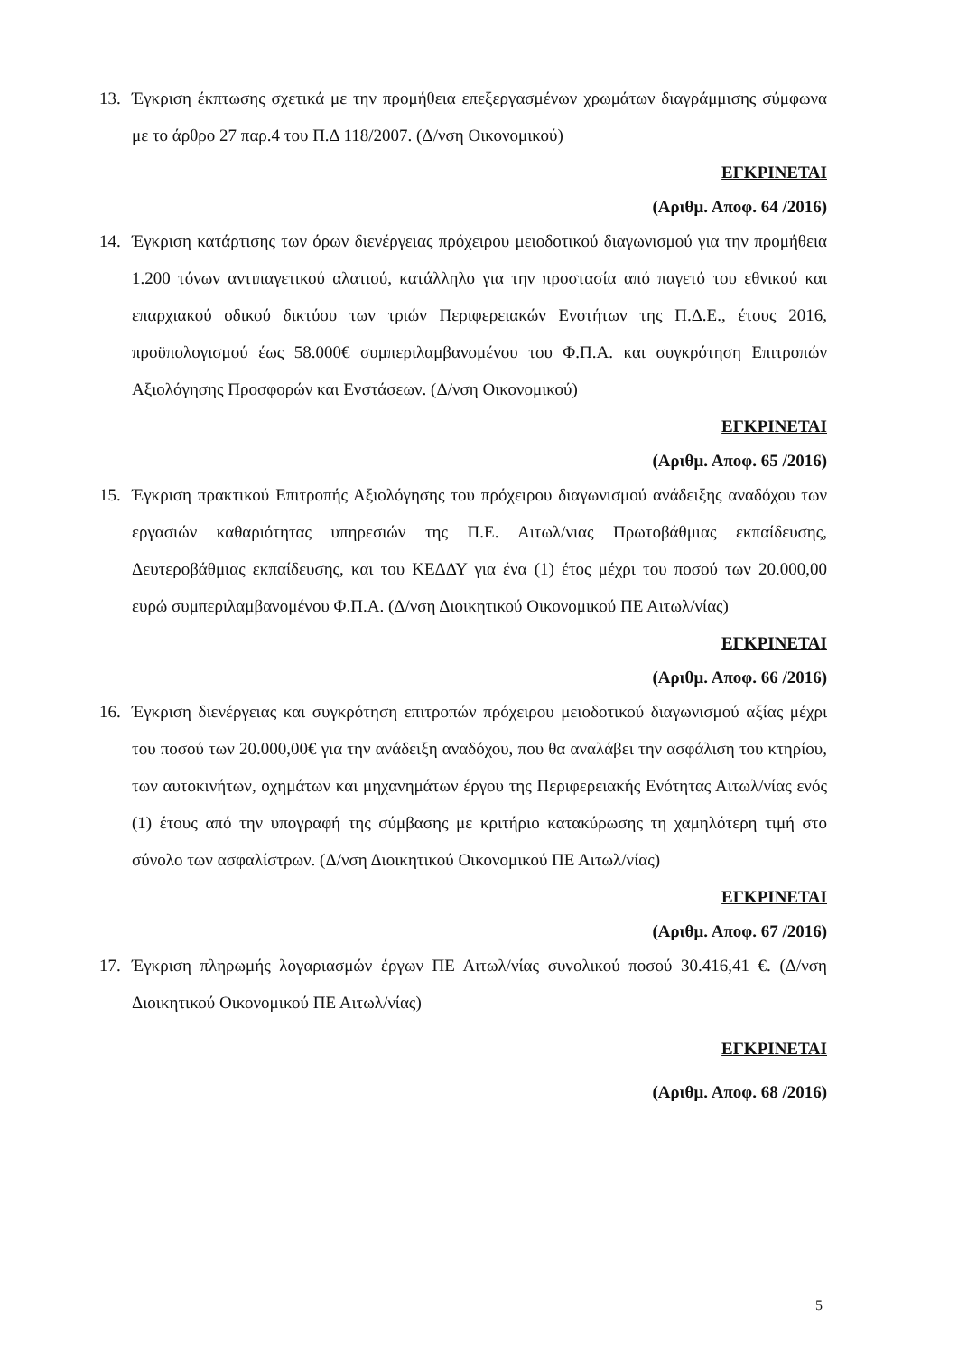13. Έγκριση έκπτωσης σχετικά με την προμήθεια επεξεργασμένων χρωμάτων διαγράμμισης σύμφωνα με το άρθρο 27 παρ.4 του Π.Δ 118/2007. (Δ/νση Οικονομικού)
ΕΓΚΡΙΝΕΤΑΙ
(Αριθμ. Αποφ. 64 /2016)
14. Έγκριση κατάρτισης των όρων διενέργειας πρόχειρου μειοδοτικού διαγωνισμού για την προμήθεια 1.200 τόνων αντιπαγετικού αλατιού, κατάλληλο για την προστασία από παγετό του εθνικού και επαρχιακού οδικού δικτύου των τριών Περιφερειακών Ενοτήτων της Π.Δ.Ε., έτους 2016, προϋπολογισμού έως 58.000€ συμπεριλαμβανομένου του Φ.Π.Α. και συγκρότηση Επιτροπών Αξιολόγησης Προσφορών και Ενστάσεων. (Δ/νση Οικονομικού)
ΕΓΚΡΙΝΕΤΑΙ
(Αριθμ. Αποφ. 65 /2016)
15. Έγκριση πρακτικού Επιτροπής Αξιολόγησης του πρόχειρου διαγωνισμού ανάδειξης αναδόχου των εργασιών καθαριότητας υπηρεσιών της Π.Ε. Αιτωλ/νιας Πρωτοβάθμιας εκπαίδευσης, Δευτεροβάθμιας εκπαίδευσης, και του ΚΕΔΔΥ για ένα (1) έτος μέχρι του ποσού των 20.000,00 ευρώ συμπεριλαμβανομένου Φ.Π.Α. (Δ/νση Διοικητικού Οικονομικού ΠΕ Αιτωλ/νίας)
ΕΓΚΡΙΝΕΤΑΙ
(Αριθμ. Αποφ. 66 /2016)
16. Έγκριση διενέργειας και συγκρότηση επιτροπών πρόχειρου μειοδοτικού διαγωνισμού αξίας μέχρι του ποσού των 20.000,00€ για την ανάδειξη αναδόχου, που θα αναλάβει την ασφάλιση του κτηρίου, των αυτοκινήτων, οχημάτων και μηχανημάτων έργου της Περιφερειακής Ενότητας Αιτωλ/νίας ενός (1) έτους από την υπογραφή της σύμβασης με κριτήριο κατακύρωσης τη χαμηλότερη τιμή στο σύνολο των ασφαλίστρων. (Δ/νση Διοικητικού Οικονομικού ΠΕ Αιτωλ/νίας)
ΕΓΚΡΙΝΕΤΑΙ
(Αριθμ. Αποφ. 67 /2016)
17. Έγκριση πληρωμής λογαριασμών έργων ΠΕ Αιτωλ/νίας συνολικού ποσού 30.416,41 €. (Δ/νση Διοικητικού Οικονομικού ΠΕ Αιτωλ/νίας)
ΕΓΚΡΙΝΕΤΑΙ
(Αριθμ. Αποφ. 68 /2016)
5